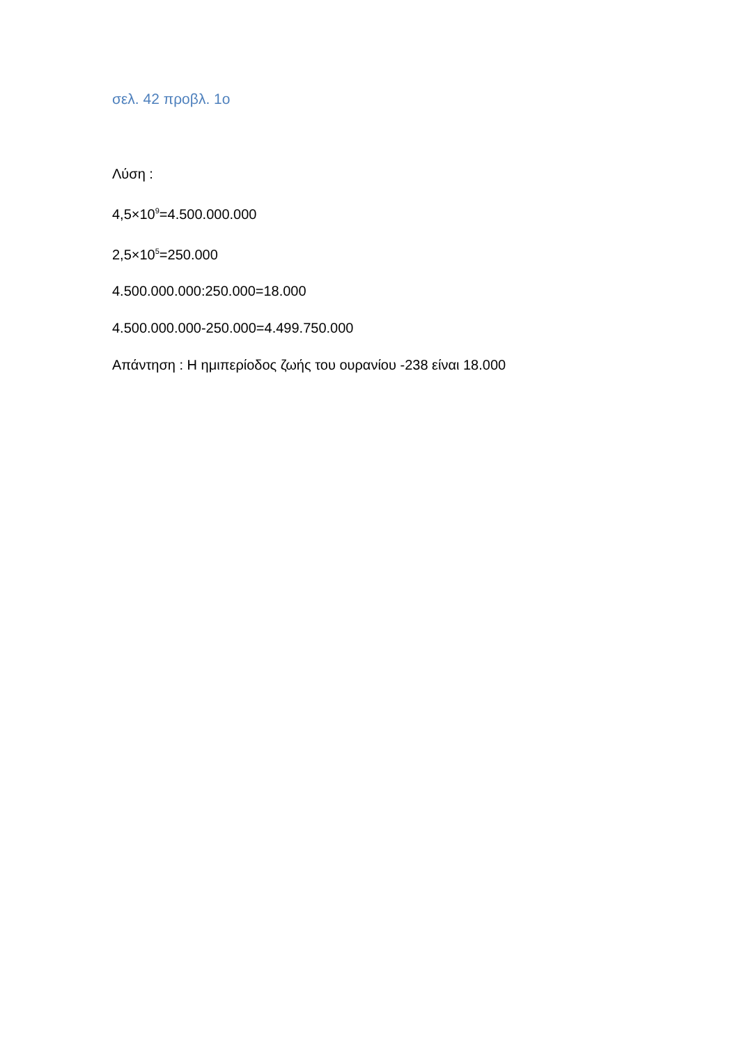σελ. 42 προβλ. 1ο
Λύση :
4,5×10<sup>9</sup>=4.500.000.000
2,5×10<sup>5</sup>=250.000
4.500.000.000:250.000=18.000
4.500.000.000-250.000=4.499.750.000
Απάντηση : Η ημιπερίοδος ζωής του ουρανίου -238 είναι 18.000